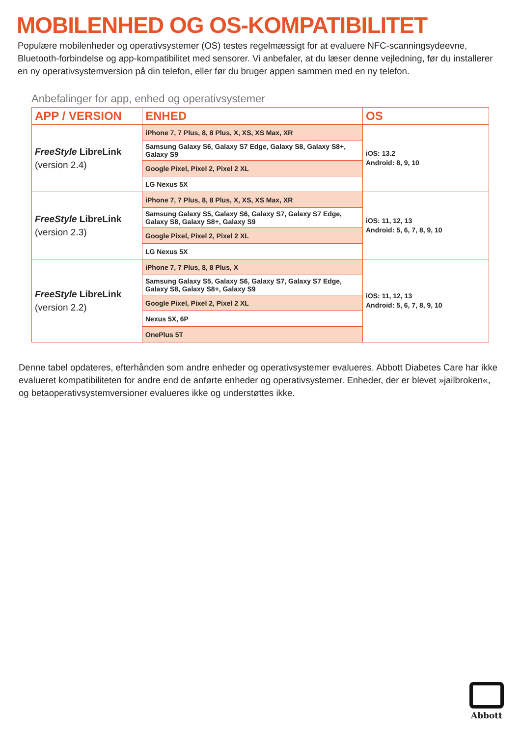MOBILENHED OG OS-KOMPATIBILITET
Populære mobilenheder og operativsystemer (OS) testes regelmæssigt for at evaluere NFC-scanningsydeevne, Bluetooth-forbindelse og app-kompatibilitet med sensorer. Vi anbefaler, at du læser denne vejledning, før du installerer en ny operativsystemversion på din telefon, eller før du bruger appen sammen med en ny telefon.
Anbefalinger for app, enhed og operativsystemer
| APP / VERSION | ENHED | OS |
| --- | --- | --- |
| FreeStyle LibreLink (version 2.4) | iPhone 7, 7 Plus, 8, 8 Plus, X, XS, XS Max, XR | iOS: 13.2 Android: 8, 9, 10 |
| | Samsung Galaxy S6, Galaxy S7 Edge, Galaxy S8, Galaxy S8+, Galaxy S9 | |
| | Google Pixel, Pixel 2, Pixel 2 XL | |
| | LG Nexus 5X | |
| FreeStyle LibreLink (version 2.3) | iPhone 7, 7 Plus, 8, 8 Plus, X, XS, XS Max, XR | iOS: 11, 12, 13 Android: 5, 6, 7, 8, 9, 10 |
| | Samsung Galaxy S5, Galaxy S6, Galaxy S7, Galaxy S7 Edge, Galaxy S8, Galaxy S8+, Galaxy S9 | |
| | Google Pixel, Pixel 2, Pixel 2 XL | |
| | LG Nexus 5X | |
| FreeStyle LibreLink (version 2.2) | iPhone 7, 7 Plus, 8, 8 Plus, X | iOS: 11, 12, 13 Android: 5, 6, 7, 8, 9, 10 |
| | Samsung Galaxy S5, Galaxy S6, Galaxy S7, Galaxy S7 Edge, Galaxy S8, Galaxy S8+, Galaxy S9 | |
| | Google Pixel, Pixel 2, Pixel 2 XL | |
| | Nexus 5X, 6P | |
| | OnePlus 5T | |
Denne tabel opdateres, efterhånden som andre enheder og operativsystemer evalueres. Abbott Diabetes Care har ikke evalueret kompatibiliteten for andre end de anførte enheder og operativsystemer. Enheder, der er blevet »jailbroken«, og betaoperativsystemversioner evalueres ikke og understøttes ikke.
Abbott